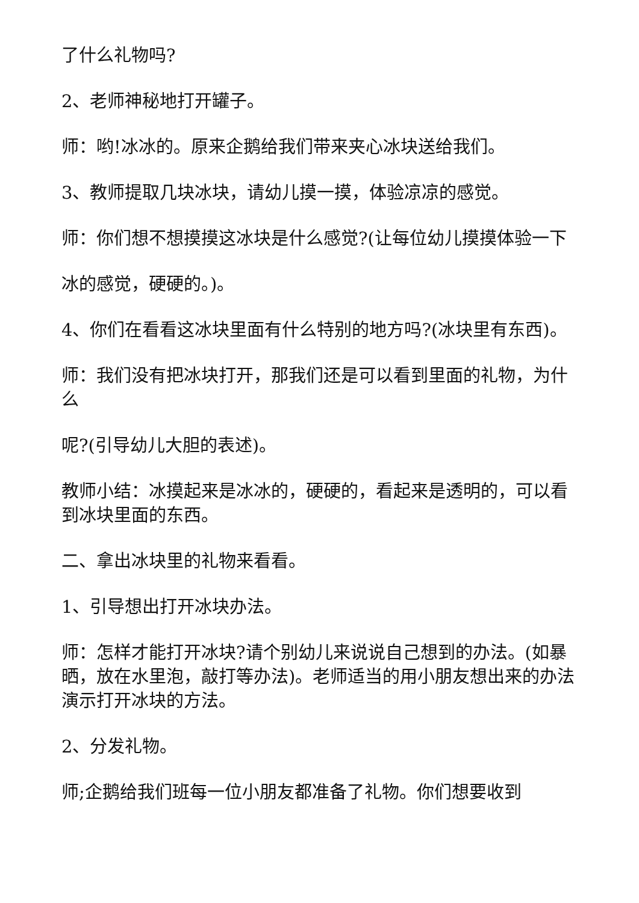了什么礼物吗?
2、老师神秘地打开罐子。
师：哟!冰冰的。原来企鹅给我们带来夹心冰块送给我们。
3、教师提取几块冰块，请幼儿摸一摸，体验凉凉的感觉。
师：你们想不想摸摸这冰块是什么感觉?(让每位幼儿摸摸体验一下
冰的感觉，硬硬的。)。
4、你们在看看这冰块里面有什么特别的地方吗?(冰块里有东西)。
师：我们没有把冰块打开，那我们还是可以看到里面的礼物，为什么
呢?(引导幼儿大胆的表述)。
教师小结：冰摸起来是冰冰的，硬硬的，看起来是透明的，可以看到冰块里面的东西。
二、拿出冰块里的礼物来看看。
1、引导想出打开冰块办法。
师：怎样才能打开冰块?请个别幼儿来说说自己想到的办法。(如暴晒，放在水里泡，敲打等办法)。老师适当的用小朋友想出来的办法演示打开冰块的方法。
2、分发礼物。
师;企鹅给我们班每一位小朋友都准备了礼物。你们想要收到